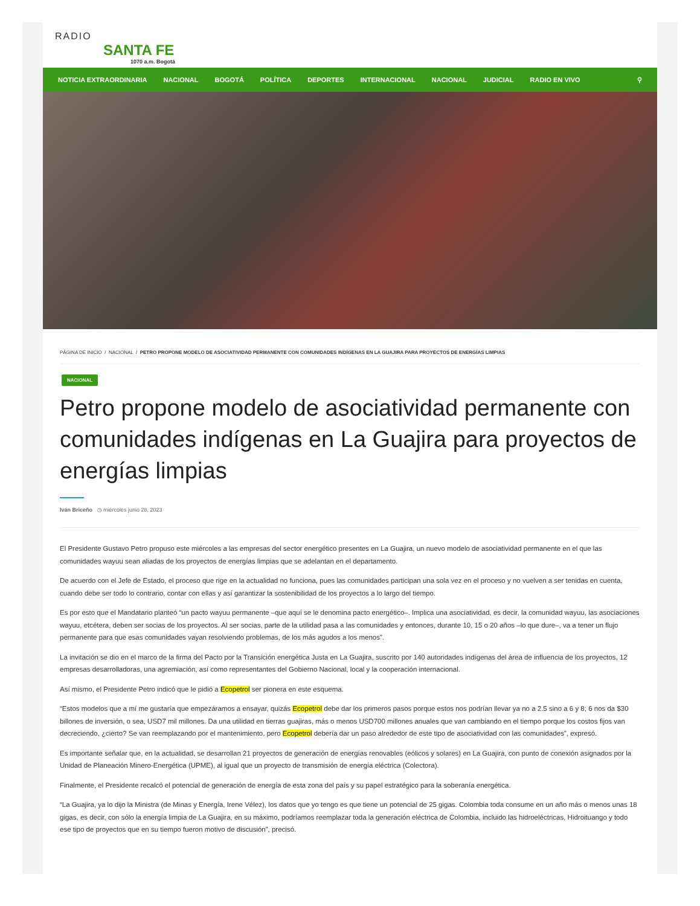RADIO
SANTA FE
1070 a.m. Bogotá
NOTICIA EXTRAORDINARIA NACIONAL BOGOTÁ POLÍTICA DEPORTES INTERNACIONAL NACIONAL JUDICIAL RADIO EN VIVO ⚲
PÁGINA DE INICIO / NACIONAL / PETRO PROPONE MODELO DE ASOCIATIVIDAD PERMANENTE CON COMUNIDADES INDÍGENAS EN LA GUAJIRA PARA PROYECTOS DE ENERGÍAS LIMPIAS
NACIONAL
Petro propone modelo de asociatividad permanente con comunidades indígenas en La Guajira para proyectos de energías limpias
Iván Briceño ◷ miércoles junio 28, 2023
El Presidente Gustavo Petro propuso este miércoles a las empresas del sector energético presentes en La Guajira, un nuevo modelo de asociatividad permanente en el que las comunidades wayuu sean aliadas de los proyectos de energías limpias que se adelantan en el departamento.
De acuerdo con el Jefe de Estado, el proceso que rige en la actualidad no funciona, pues las comunidades participan una sola vez en el proceso y no vuelven a ser tenidas en cuenta, cuando debe ser todo lo contrario, contar con ellas y así garantizar la sostenibilidad de los proyectos a lo largo del tiempo.
Es por esto que el Mandatario planteó “un pacto wayuu permanente –que aquí se le denomina pacto energético–. Implica una asociatividad, es decir, la comunidad wayuu, las asociaciones wayuu, etcétera, deben ser socias de los proyectos. Al ser socias, parte de la utilidad pasa a las comunidades y entonces, durante 10, 15 o 20 años –lo que dure–, va a tener un flujo permanente para que esas comunidades vayan resolviendo problemas, de los más agudos a los menos”.
La invitación se dio en el marco de la firma del Pacto por la Transición energética Justa en La Guajira, suscrito por 140 autoridades indígenas del área de influencia de los proyectos, 12 empresas desarrolladoras, una agremiación, así como representantes del Gobierno Nacional, local y la cooperación internacional.
Así mismo, el Presidente Petro indicó que le pidió a Ecopetrol ser pionera en este esquema.
“Estos modelos que a mí me gustaría que empezáramos a ensayar, quizás Ecopetrol debe dar los primeros pasos porque estos nos podrían llevar ya no a 2.5 sino a 6 y 8; 6 nos da $30 billones de inversión, o sea, USD7 mil millones. Da una utilidad en tierras guajiras, más o menos USD700 millones anuales que van cambiando en el tiempo porque los costos fijos van decreciendo, ¿cierto? Se van reemplazando por el mantenimiento, pero Ecopetrol debería dar un paso alrededor de este tipo de asociatividad con las comunidades”, expresó.
Es importante señalar que, en la actualidad, se desarrollan 21 proyectos de generación de energías renovables (eólicos y solares) en La Guajira, con punto de conexión asignados por la Unidad de Planeación Minero-Energética (UPME), al igual que un proyecto de transmisión de energía eléctrica (Colectora).
Finalmente, el Presidente recalcó el potencial de generación de energía de esta zona del país y su papel estratégico para la soberanía energética.
“La Guajira, ya lo dijo la Ministra (de Minas y Energía, Irene Vélez), los datos que yo tengo es que tiene un potencial de 25 gigas. Colombia toda consume en un año más o menos unas 18 gigas, es decir, con sólo la energía limpia de La Guajira, en su máximo, podríamos reemplazar toda la generación eléctrica de Colombia, incluido las hidroeléctricas, Hidroituango y todo ese tipo de proyectos que en su tiempo fueron motivo de discusión”, precisó.